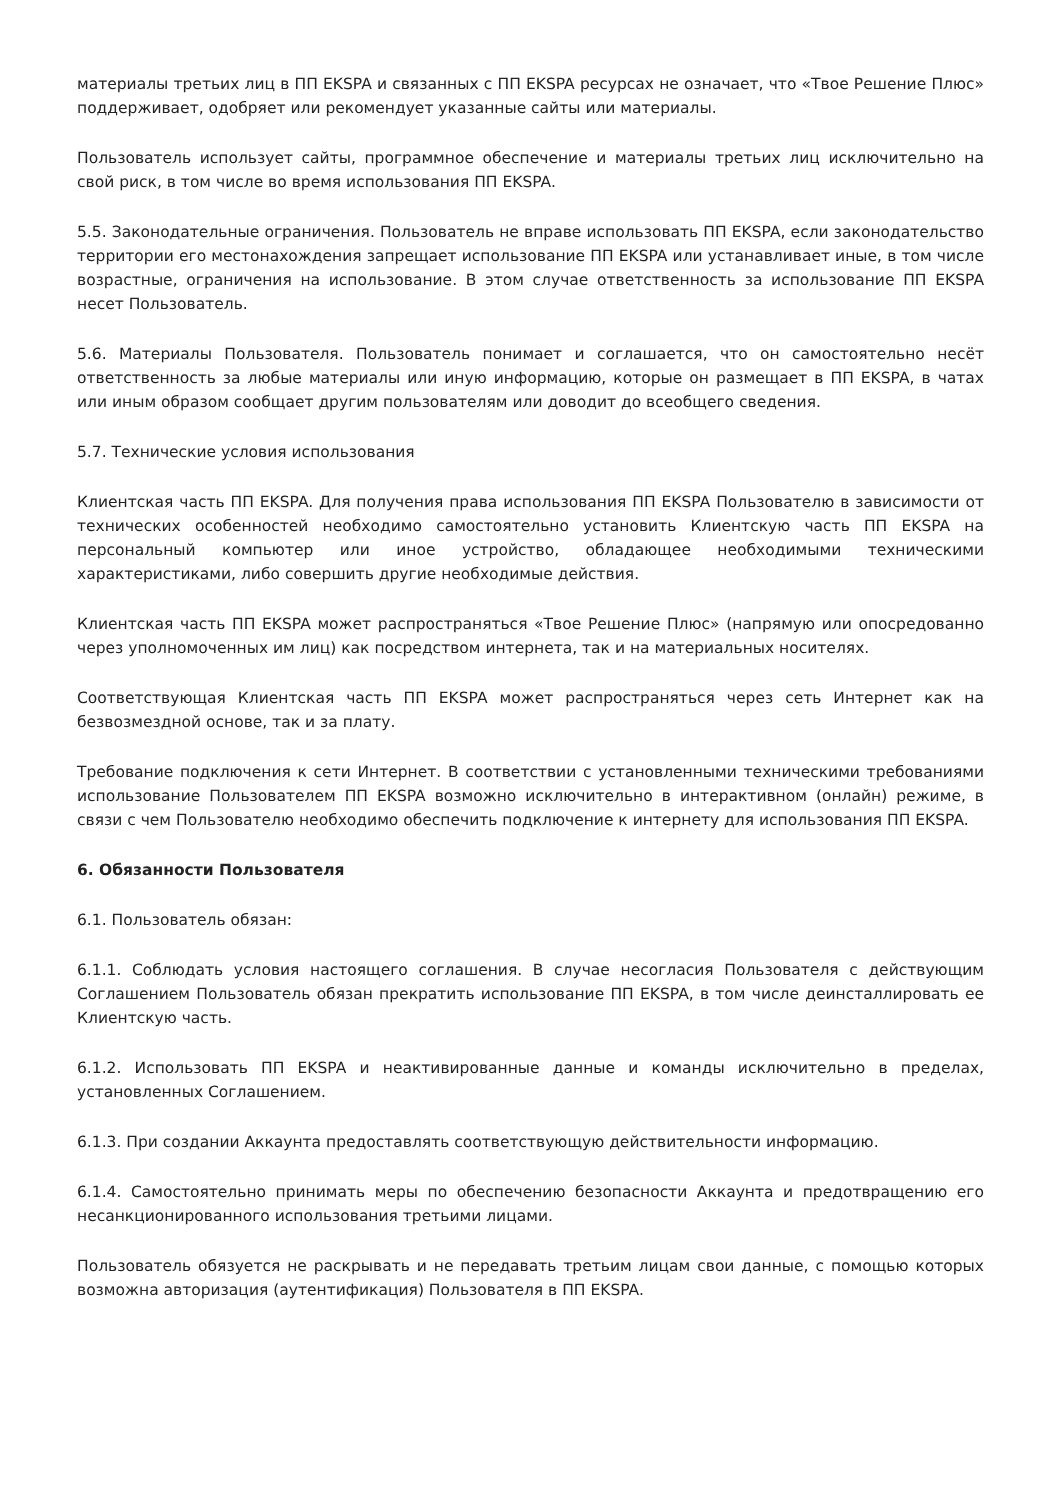материалы третьих лиц в ПП EKSPA и связанных с ПП EKSPA ресурсах не означает, что «Твое Решение Плюс» поддерживает, одобряет или рекомендует указанные сайты или материалы.
Пользователь использует сайты, программное обеспечение и материалы третьих лиц исключительно на свой риск, в том числе во время использования ПП EKSPA.
5.5. Законодательные ограничения. Пользователь не вправе использовать ПП EKSPA, если законодательство территории его местонахождения запрещает использование ПП EKSPA или устанавливает иные, в том числе возрастные, ограничения на использование. В этом случае ответственность за использование ПП EKSPA несет Пользователь.
5.6. Материалы Пользователя. Пользователь понимает и соглашается, что он самостоятельно несёт ответственность за любые материалы или иную информацию, которые он размещает в ПП EKSPA, в чатах или иным образом сообщает другим пользователям или доводит до всеобщего сведения.
5.7. Технические условия использования
Клиентская часть ПП EKSPA. Для получения права использования ПП EKSPA Пользователю в зависимости от технических особенностей необходимо самостоятельно установить Клиентскую часть ПП EKSPA на персональный компьютер или иное устройство, обладающее необходимыми техническими характеристиками, либо совершить другие необходимые действия.
Клиентская часть ПП EKSPA может распространяться «Твое Решение Плюс» (напрямую или опосредованно через уполномоченных им лиц) как посредством интернета, так и на материальных носителях.
Соответствующая Клиентская часть ПП EKSPA может распространяться через сеть Интернет как на безвозмездной основе, так и за плату.
Требование подключения к сети Интернет. В соответствии с установленными техническими требованиями использование Пользователем ПП EKSPA возможно исключительно в интерактивном (онлайн) режиме, в связи с чем Пользователю необходимо обеспечить подключение к интернету для использования ПП EKSPA.
6. Обязанности Пользователя
6.1. Пользователь обязан:
6.1.1. Соблюдать условия настоящего соглашения. В случае несогласия Пользователя с действующим Соглашением Пользователь обязан прекратить использование ПП EKSPA, в том числе деинсталлировать ее Клиентскую часть.
6.1.2. Использовать ПП EKSPA и неактивированные данные и команды исключительно в пределах, установленных Соглашением.
6.1.3. При создании Аккаунта предоставлять соответствующую действительности информацию.
6.1.4. Самостоятельно принимать меры по обеспечению безопасности Аккаунта и предотвращению его несанкционированного использования третьими лицами.
Пользователь обязуется не раскрывать и не передавать третьим лицам свои данные, с помощью которых возможна авторизация (аутентификация) Пользователя в ПП EKSPA.